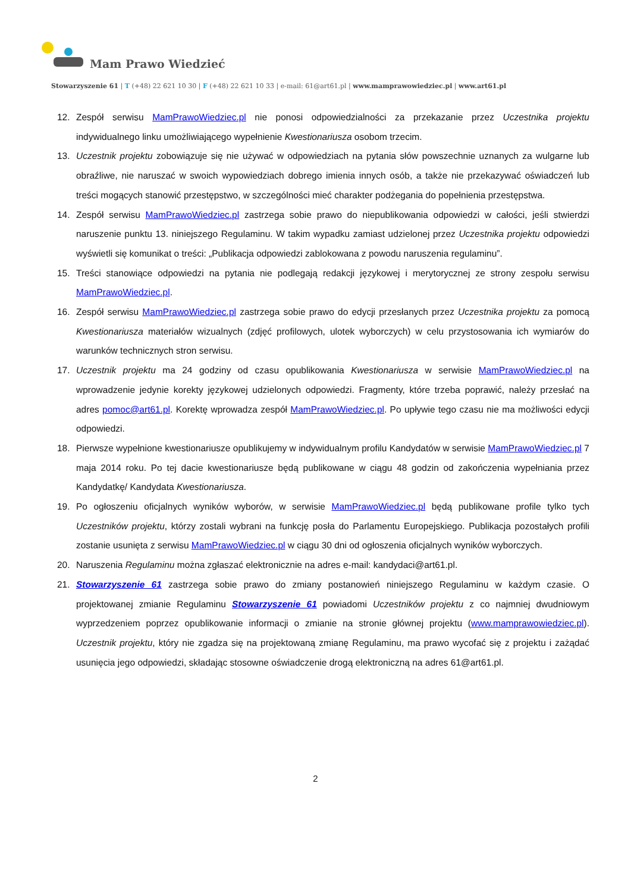Mam Prawo Wiedzieć
Stowarzyszenie 61 | T (+48) 22 621 10 30 | F (+48) 22 621 10 33 | e-mail: 61@art61.pl | www.mamprawowiedziec.pl | www.art61.pl
12. Zespół serwisu MamPrawoWiedziec.pl nie ponosi odpowiedzialności za przekazanie przez Uczestnika projektu indywidualnego linku umożliwiającego wypełnienie Kwestionariusza osobom trzecim.
13. Uczestnik projektu zobowiązuje się nie używać w odpowiedziach na pytania słów powszechnie uznanych za wulgarne lub obraźliwe, nie naruszać w swoich wypowiedziach dobrego imienia innych osób, a także nie przekazywać oświadczeń lub treści mogących stanowić przestępstwo, w szczególności mieć charakter podżegania do popełnienia przestępstwa.
14. Zespół serwisu MamPrawoWiedziec.pl zastrzega sobie prawo do niepublikowania odpowiedzi w całości, jeśli stwierdzi naruszenie punktu 13. niniejszego Regulaminu. W takim wypadku zamiast udzielonej przez Uczestnika projektu odpowiedzi wyświetli się komunikat o treści: „Publikacja odpowiedzi zablokowana z powodu naruszenia regulaminu”.
15. Treści stanowiące odpowiedzi na pytania nie podlegają redakcji językowej i merytorycznej ze strony zespołu serwisu MamPrawoWiedziec.pl.
16. Zespół serwisu MamPrawoWiedziec.pl zastrzega sobie prawo do edycji przesłanych przez Uczestnika projektu za pomocą Kwestionariusza materiałów wizualnych (zdjęć profilowych, ulotek wyborczych) w celu przystosowania ich wymiarów do warunków technicznych stron serwisu.
17. Uczestnik projektu ma 24 godziny od czasu opublikowania Kwestionariusza w serwisie MamPrawoWiedziec.pl na wprowadzenie jedynie korekty językowej udzielonych odpowiedzi. Fragmenty, które trzeba poprawić, należy przesłać na adres pomoc@art61.pl. Korektę wprowadza zespół MamPrawoWiedziec.pl. Po upływie tego czasu nie ma możliwości edycji odpowiedzi.
18. Pierwsze wypełnione kwestionariusze opublikujemy w indywidualnym profilu Kandydatów w serwisie MamPrawoWiedziec.pl 7 maja 2014 roku. Po tej dacie kwestionariusze będą publikowane w ciągu 48 godzin od zakończenia wypełniania przez Kandydatkę/ Kandydata Kwestionariusza.
19. Po ogłoszeniu oficjalnych wyników wyborów, w serwisie MamPrawoWiedziec.pl będą publikowane profile tylko tych Uczestników projektu, którzy zostali wybrani na funkcję posła do Parlamentu Europejskiego. Publikacja pozostałych profili zostanie usunięta z serwisu MamPrawoWiedziec.pl w ciągu 30 dni od ogłoszenia oficjalnych wyników wyborczych.
20. Naruszenia Regulaminu można zgłaszać elektronicznie na adres e-mail: kandydaci@art61.pl.
21. Stowarzyszenie 61 zastrzega sobie prawo do zmiany postanowień niniejszego Regulaminu w każdym czasie. O projektowanej zmianie Regulaminu Stowarzyszenie 61 powiadomi Uczestników projektu z co najmniej dwudniowym wyprzedzeniem poprzez opublikowanie informacji o zmianie na stronie głównej projektu (www.mamprawowiedziec.pl). Uczestnik projektu, który nie zgadza się na projektowaną zmianę Regulaminu, ma prawo wycofać się z projektu i zażądać usunięcia jego odpowiedzi, składając stosowne oświadczenie drogą elektroniczną na adres 61@art61.pl.
2